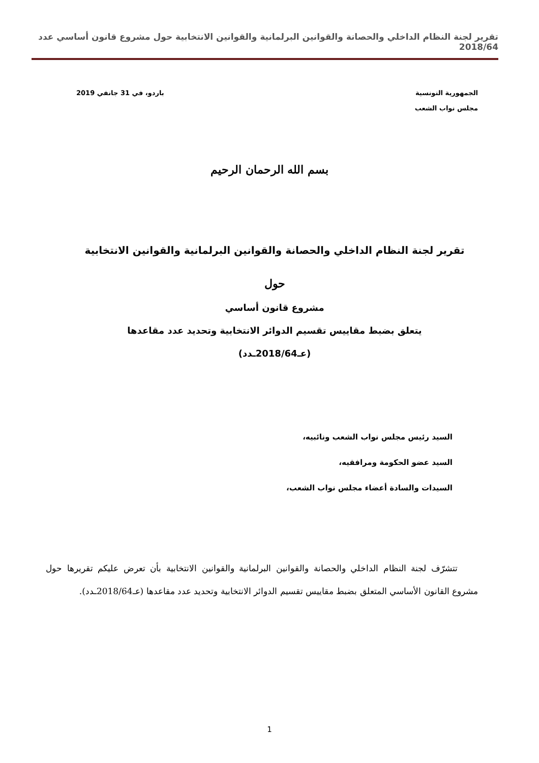تقرير لجنة النظام الداخلي والحصانة والقوانين البرلمانية والقوانين الانتخابية حول مشروع قانون أساسي عدد 2018/64
الجمهورية التونسية
مجلس نواب الشعب
باردو، في 31 جانفي 2019
بسم الله الرحمان الرحيم
تقرير لجنة النظام الداخلي والحصانة والقوانين البرلمانية والقوانين الانتخابية
حول
مشروع قانون أساسي
يتعلق بضبط مقاييس تقسيم الدوائر الانتخابية وتحديد عدد مقاعدها
(عـ2018/64ـدد)
السيد رئيس مجلس نواب الشعب ونائبيه،
السيد عضو الحكومة ومرافقيه،
السيدات والسادة أعضاء مجلس نواب الشعب،
تتشرّف لجنة النظام الداخلي والحصانة والقوانين البرلمانية والقوانين الانتخابية بأن تعرض عليكم تقريرها حول مشروع القانون الأساسي المتعلق بضبط مقاييس تقسيم الدوائر الانتخابية وتحديد عدد مقاعدها (عـ2018/64ـدد).
1